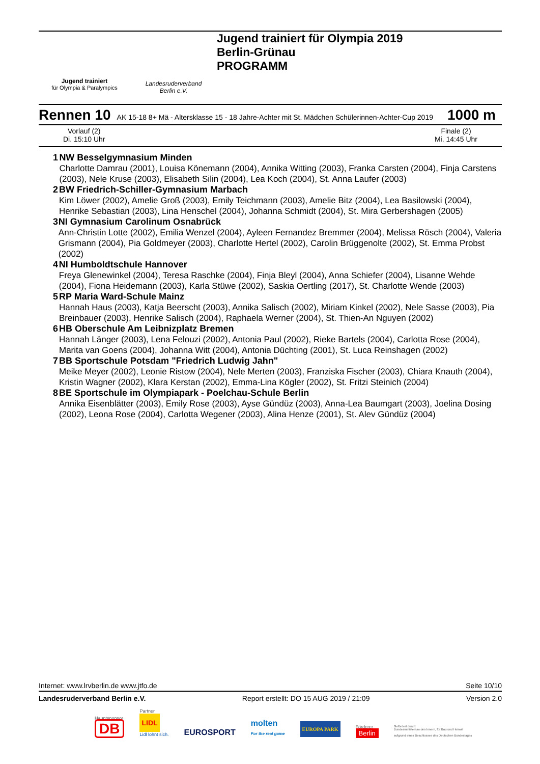Jugend trainiert
für Olympia & Paralympics
Landesruderverband
Berlin e.V.
Jugend trainiert für Olympia 2019
Berlin-Grünau
PROGRAMM
Rennen 10 AK 15-18 8+ Mä - Altersklasse 15 - 18 Jahre-Achter mit St. Mädchen Schülerinnen-Achter-Cup 2019 1000 m
Vorlauf (2)
Di. 15:10 Uhr
Finale (2)
Mi. 14:45 Uhr
1 NW Besselgymnasium Minden
Charlotte Damrau (2001), Louisa Könemann (2004), Annika Witting (2003), Franka Carsten (2004), Finja Carstens (2003), Nele Kruse (2003), Elisabeth Silin (2004), Lea Koch (2004), St. Anna Laufer (2003)
2 BW Friedrich-Schiller-Gymnasium Marbach
Kim Löwer (2002), Amelie Groß (2003), Emily Teichmann (2003), Amelie Bitz (2004), Lea Basilowski (2004), Henrike Sebastian (2003), Lina Henschel (2004), Johanna Schmidt (2004), St. Mira Gerbershagen (2005)
3 NI Gymnasium Carolinum Osnabrück
Ann-Christin Lotte (2002), Emilia Wenzel (2004), Ayleen Fernandez Bremmer (2004), Melissa Rösch (2004), Valeria Grismann (2004), Pia Goldmeyer (2003), Charlotte Hertel (2002), Carolin Brüggenolte (2002), St. Emma Probst (2002)
4 NI Humboldtschule Hannover
Freya Glenewinkel (2004), Teresa Raschke (2004), Finja Bleyl (2004), Anna Schiefer (2004), Lisanne Wehde (2004), Fiona Heidemann (2003), Karla Stüwe (2002), Saskia Oertling (2017), St. Charlotte Wende (2003)
5 RP Maria Ward-Schule Mainz
Hannah Haus (2003), Katja Beerscht (2003), Annika Salisch (2002), Miriam Kinkel (2002), Nele Sasse (2003), Pia Breinbauer (2003), Henrike Salisch (2004), Raphaela Werner (2004), St. Thien-An Nguyen (2002)
6 HB Oberschule Am Leibnizplatz Bremen
Hannah Länger (2003), Lena Felouzi (2002), Antonia Paul (2002), Rieke Bartels (2004), Carlotta Rose (2004), Marita van Goens (2004), Johanna Witt (2004), Antonia Düchting (2001), St. Luca Reinshagen (2002)
7 BB Sportschule Potsdam "Friedrich Ludwig Jahn"
Meike Meyer (2002), Leonie Ristow (2004), Nele Merten (2003), Franziska Fischer (2003), Chiara Knauth (2004), Kristin Wagner (2002), Klara Kerstan (2002), Emma-Lina Kögler (2002), St. Fritzi Steinich (2004)
8 BE Sportschule im Olympiapark - Poelchau-Schule Berlin
Annika Eisenblätter (2003), Emily Rose (2003), Ayse Gündüz (2003), Anna-Lea Baumgart (2003), Joelina Dosing (2002), Leona Rose (2004), Carlotta Wegener (2003), Alina Henze (2001), St. Alev Gündüz (2004)
Internet: www.lrvberlin.de www.jtfo.de Seite 10/10
Landesruderverband Berlin e.V. Report erstellt: DO 15 AUG 2019 / 21:09 Version 2.0
Hauptsponsor
DB
Partner
LIDL
Lidl lohnt sich.
EUROSPORT
molten
For the real game
EUROPA PARK
Förderer
Berlin
Gefördert durch:
Bundesministerium des Innern, für Bau und Heimat
aufgrund eines Beschlusses des Deutschen Bundestages